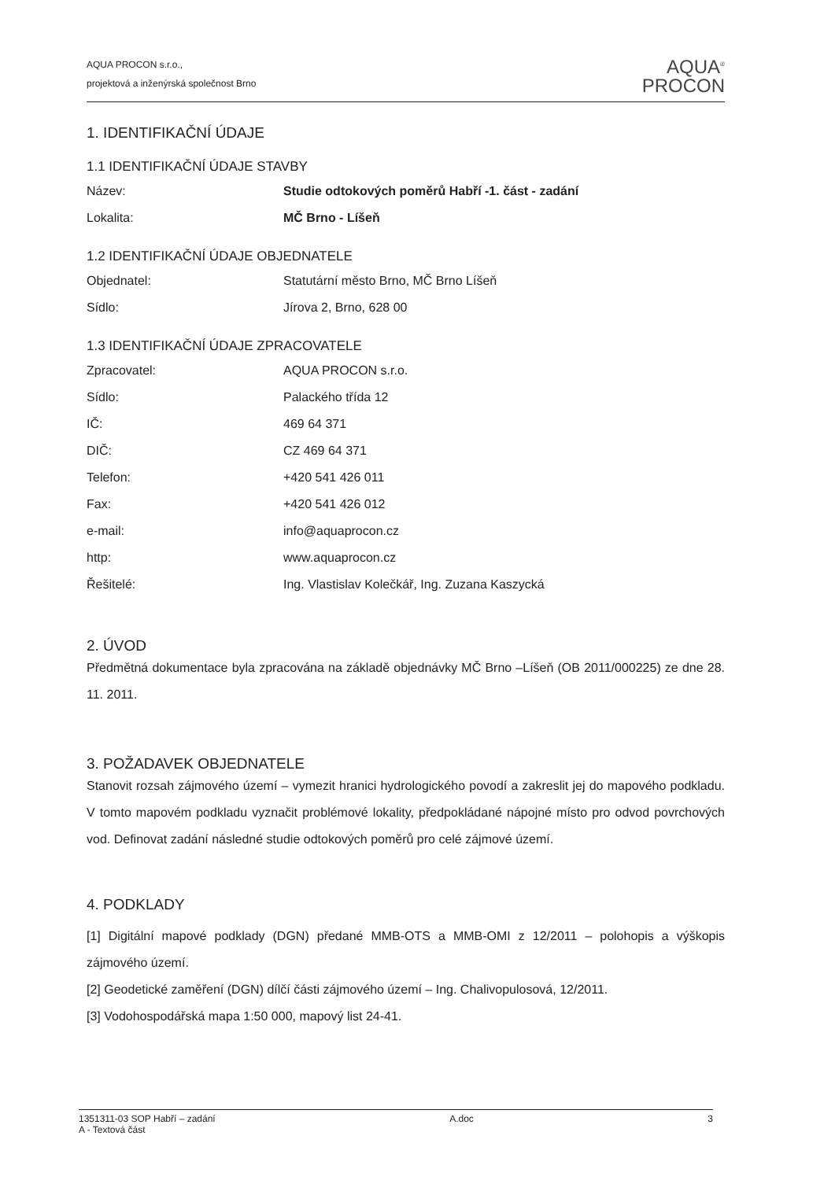AQUA PROCON s.r.o.,
projektová a inženýrská společnost Brno
AQUA<sup>®</sup>
PROCON
1. IDENTIFIKAČNÍ ÚDAJE
1.1 IDENTIFIKAČNÍ ÚDAJE STAVBY
| Název: | Studie odtokových poměrů Habří -1. část - zadání |
| Lokalita: | MČ Brno - Líšeň |
1.2 IDENTIFIKAČNÍ ÚDAJE OBJEDNATELE
| Objednatel: | Statutární město Brno, MČ Brno Líšeň |
| Sídlo: | Jírova 2, Brno, 628 00 |
1.3 IDENTIFIKAČNÍ ÚDAJE ZPRACOVATELE
| Zpracovatel: | AQUA PROCON s.r.o. |
| Sídlo: | Palackého třída 12 |
| IČ: | 469 64 371 |
| DIČ: | CZ 469 64 371 |
| Telefon: | +420 541 426 011 |
| Fax: | +420 541 426 012 |
| e-mail: | info@aquaprocon.cz |
| http: | www.aquaprocon.cz |
| Řešitelé: | Ing. Vlastislav Kolečkář, Ing. Zuzana Kaszycká |
2. ÚVOD
Předmětná dokumentace byla zpracována na základě objednávky MČ Brno –Líšeň (OB 2011/000225) ze dne 28. 11. 2011.
3. POŽADAVEK OBJEDNATELE
Stanovit rozsah zájmového území – vymezit hranici hydrologického povodí a zakreslit jej do mapového podkladu. V tomto mapovém podkladu vyznačit problémové lokality, předpokládané nápojné místo pro odvod povrchových vod. Definovat zadání následné studie odtokových poměrů pro celé zájmové území.
4. PODKLADY
[1] Digitální mapové podklady (DGN) předané MMB-OTS a MMB-OMI z 12/2011 – polohopis a výškopis zájmového území.
[2] Geodetické zaměření (DGN) dílčí části zájmového území – Ing. Chalivopulosová, 12/2011.
[3] Vodohospodářská mapa 1:50 000, mapový list 24-41.
1351311-03 SOP Habří – zadání
A - Textová část
A.doc 3